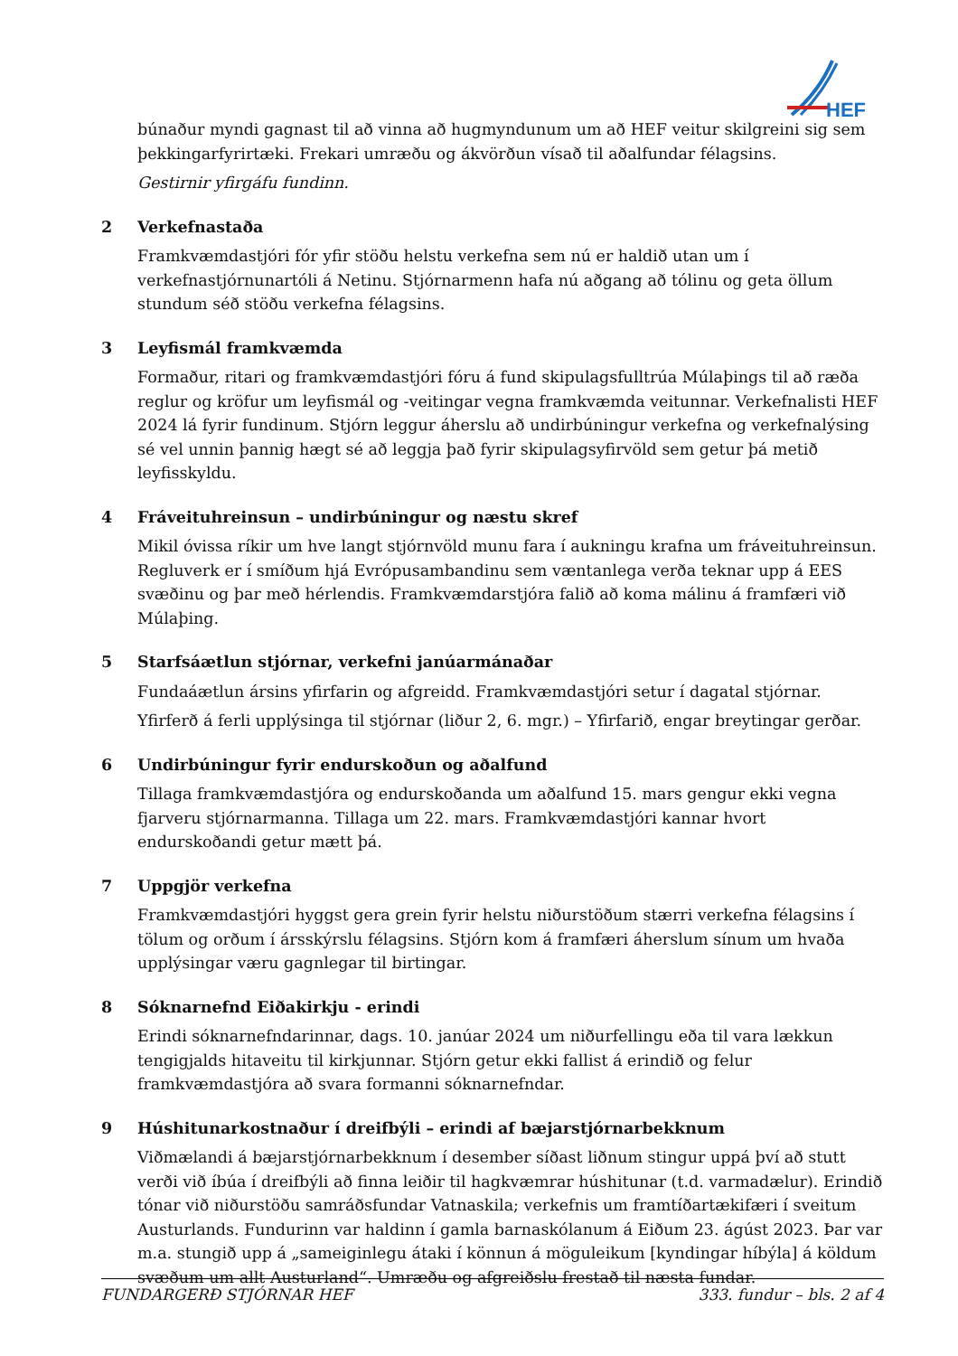HEF
búnaður myndi gagnast til að vinna að hugmyndunum um að HEF veitur skilgreini sig sem þekkingarfyrirtæki. Frekari umræðu og ákvörðun vísað til aðalfundar félagsins.
Gestirnir yfirgáfu fundinn.
2 Verkefnastaða
Framkvæmdastjóri fór yfir stöðu helstu verkefna sem nú er haldið utan um í verkefnastjórnunartóli á Netinu. Stjórnarmenn hafa nú aðgang að tólinu og geta öllum stundum séð stöðu verkefna félagsins.
3 Leyfismál framkvæmda
Formaður, ritari og framkvæmdastjóri fóru á fund skipulagsfulltrúa Múlaþings til að ræða reglur og kröfur um leyfismál og -veitingar vegna framkvæmda veitunnar. Verkefnalisti HEF 2024 lá fyrir fundinum. Stjórn leggur áherslu að undirbúningur verkefna og verkefnalýsing sé vel unnin þannig hægt sé að leggja það fyrir skipulagsyfirvöld sem getur þá metið leyfisskyldu.
4 Fráveituhreinsun – undirbúningur og næstu skref
Mikil óvissa ríkir um hve langt stjórnvöld munu fara í aukningu krafna um fráveituhreinsun. Regluverk er í smíðum hjá Evrópusambandinu sem væntanlega verða teknar upp á EES svæðinu og þar með hérlendis. Framkvæmdarstjóra falið að koma málinu á framfæri við Múlaþing.
5 Starfsáætlun stjórnar, verkefni janúarmánaðar
Fundaáætlun ársins yfirfarin og afgreidd. Framkvæmdastjóri setur í dagatal stjórnar.
Yfirferð á ferli upplýsinga til stjórnar (liður 2, 6. mgr.) – Yfirfarið, engar breytingar gerðar.
6 Undirbúningur fyrir endurskoðun og aðalfund
Tillaga framkvæmdastjóra og endurskoðanda um aðalfund 15. mars gengur ekki vegna fjarveru stjórnarmanna. Tillaga um 22. mars. Framkvæmdastjóri kannar hvort endurskoðandi getur mætt þá.
7 Uppgjör verkefna
Framkvæmdastjóri hyggst gera grein fyrir helstu niðurstöðum stærri verkefna félagsins í tölum og orðum í ársskýrslu félagsins. Stjórn kom á framfæri áherslum sínum um hvaða upplýsingar væru gagnlegar til birtingar.
8 Sóknarnefnd Eiðakirkju - erindi
Erindi sóknarnefndarinnar, dags. 10. janúar 2024 um niðurfellingu eða til vara lækkun tengigjalds hitaveitu til kirkjunnar. Stjórn getur ekki fallist á erindið og felur framkvæmdastjóra að svara formanni sóknarnefndar.
9 Húshitunarkostnaður í dreifbýli – erindi af bæjarstjórnarbekknum
Viðmælandi á bæjarstjórnarbekknum í desember síðast liðnum stingur uppá því að stutt verði við íbúa í dreifbýli að finna leiðir til hagkvæmrar húshitunar (t.d. varmadælur). Erindið tónar við niðurstöðu samráðsfundar Vatnaskila; verkefnis um framtíðartækifæri í sveitum Austurlands. Fundurinn var haldinn í gamla barnaskólanum á Eiðum 23. ágúst 2023. Þar var m.a. stungið upp á „sameiginlegu átaki í könnun á möguleikum [kyndingar híbýla] á köldum svæðum um allt Austurland“. Umræðu og afgreiðslu frestað til næsta fundar.
FUNDARGERÐ STJÓRNAR HEF 333. fundur – bls. 2 af 4